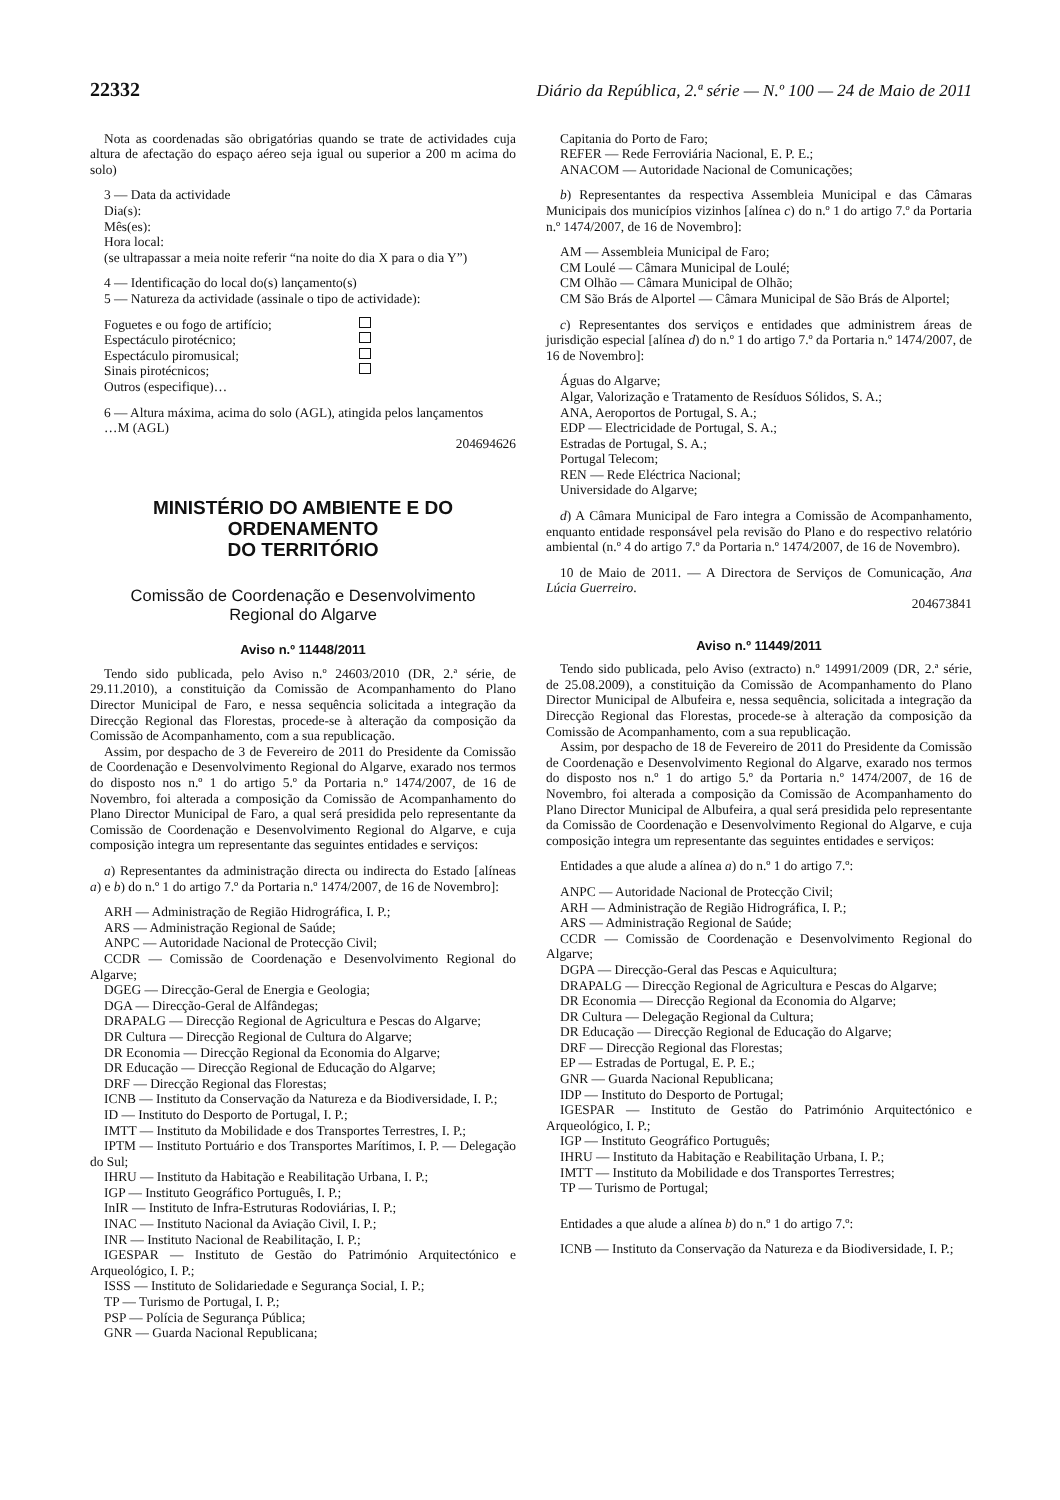22332 Diário da República, 2.ª série — N.º 100 — 24 de Maio de 2011
Nota as coordenadas são obrigatórias quando se trate de actividades cuja altura de afectação do espaço aéreo seja igual ou superior a 200 m acima do solo)
3 — Data da actividade
Dia(s):
Mês(es):
Hora local:
(se ultrapassar a meia noite referir “na noite do dia X para o dia Y”)
4 — Identificação do local do(s) lançamento(s)
5 — Natureza da actividade (assinale o tipo de actividade):
Foguetes e ou fogo de artifício;
Espectáculo pirotécnico;
Espectáculo piromusical;
Sinais pirotécnicos;
Outros (especifique)…
6 — Altura máxima, acima do solo (AGL), atingida pelos lançamentos
…M (AGL)
204694626
MINISTÉRIO DO AMBIENTE E DO ORDENAMENTO
DO TERRITÓRIO
Comissão de Coordenação e Desenvolvimento
Regional do Algarve
Aviso n.º 11448/2011
Tendo sido publicada, pelo Aviso n.º 24603/2010 (DR, 2.ª série, de 29.11.2010), a constituição da Comissão de Acompanhamento do Plano Director Municipal de Faro, e nessa sequência solicitada a integração da Direcção Regional das Florestas, procede-se à alteração da composição da Comissão de Acompanhamento, com a sua republicação.
Assim, por despacho de 3 de Fevereiro de 2011 do Presidente da Comissão de Coordenação e Desenvolvimento Regional do Algarve, exarado nos termos do disposto nos n.º 1 do artigo 5.º da Portaria n.º 1474/2007, de 16 de Novembro, foi alterada a composição da Comissão de Acompanhamento do Plano Director Municipal de Faro, a qual será presidida pelo representante da Comissão de Coordenação e Desenvolvimento Regional do Algarve, e cuja composição integra um representante das seguintes entidades e serviços:
a) Representantes da administração directa ou indirecta do Estado [alíneas a) e b) do n.º 1 do artigo 7.º da Portaria n.º 1474/2007, de 16 de Novembro]:
ARH — Administração de Região Hidrográfica, I. P.;
ARS — Administração Regional de Saúde;
ANPC — Autoridade Nacional de Protecção Civil;
CCDR — Comissão de Coordenação e Desenvolvimento Regional do Algarve;
DGEG — Direcção-Geral de Energia e Geologia;
DGA — Direcção-Geral de Alfândegas;
DRAPALG — Direcção Regional de Agricultura e Pescas do Algarve;
DR Cultura — Direcção Regional de Cultura do Algarve;
DR Economia — Direcção Regional da Economia do Algarve;
DR Educação — Direcção Regional de Educação do Algarve;
DRF — Direcção Regional das Florestas;
ICNB — Instituto da Conservação da Natureza e da Biodiversidade, I. P.;
ID — Instituto do Desporto de Portugal, I. P.;
IMTT — Instituto da Mobilidade e dos Transportes Terrestres, I. P.;
IPTM — Instituto Portuário e dos Transportes Marítimos, I. P. — Delegação do Sul;
IHRU — Instituto da Habitação e Reabilitação Urbana, I. P.;
IGP — Instituto Geográfico Português, I. P.;
InIR — Instituto de Infra-Estruturas Rodoviárias, I. P.;
INAC — Instituto Nacional da Aviação Civil, I. P.;
INR — Instituto Nacional de Reabilitação, I. P.;
IGESPAR — Instituto de Gestão do Património Arquitectónico e Arqueológico, I. P.;
ISSS — Instituto de Solidariedade e Segurança Social, I. P.;
TP — Turismo de Portugal, I. P.;
PSP — Polícia de Segurança Pública;
GNR — Guarda Nacional Republicana;
Capitania do Porto de Faro;
REFER — Rede Ferroviária Nacional, E. P. E.;
ANACOM — Autoridade Nacional de Comunicações;
b) Representantes da respectiva Assembleia Municipal e das Câmaras Municipais dos municípios vizinhos [alínea c) do n.º 1 do artigo 7.º da Portaria n.º 1474/2007, de 16 de Novembro]:
AM — Assembleia Municipal de Faro;
CM Loulé — Câmara Municipal de Loulé;
CM Olhão — Câmara Municipal de Olhão;
CM São Brás de Alportel — Câmara Municipal de São Brás de Alportel;
c) Representantes dos serviços e entidades que administrem áreas de jurisdição especial [alínea d) do n.º 1 do artigo 7.º da Portaria n.º 1474/2007, de 16 de Novembro]:
Águas do Algarve;
Algar, Valorização e Tratamento de Resíduos Sólidos, S. A.;
ANA, Aeroportos de Portugal, S. A.;
EDP — Electricidade de Portugal, S. A.;
Estradas de Portugal, S. A.;
Portugal Telecom;
REN — Rede Eléctrica Nacional;
Universidade do Algarve;
d) A Câmara Municipal de Faro integra a Comissão de Acompanhamento, enquanto entidade responsável pela revisão do Plano e do respectivo relatório ambiental (n.º 4 do artigo 7.º da Portaria n.º 1474/2007, de 16 de Novembro).
10 de Maio de 2011. — A Directora de Serviços de Comunicação, Ana Lúcia Guerreiro.
204673841
Aviso n.º 11449/2011
Tendo sido publicada, pelo Aviso (extracto) n.º 14991/2009 (DR, 2.ª série, de 25.08.2009), a constituição da Comissão de Acompanhamento do Plano Director Municipal de Albufeira e, nessa sequência, solicitada a integração da Direcção Regional das Florestas, procede-se à alteração da composição da Comissão de Acompanhamento, com a sua republicação.
Assim, por despacho de 18 de Fevereiro de 2011 do Presidente da Comissão de Coordenação e Desenvolvimento Regional do Algarve, exarado nos termos do disposto nos n.º 1 do artigo 5.º da Portaria n.º 1474/2007, de 16 de Novembro, foi alterada a composição da Comissão de Acompanhamento do Plano Director Municipal de Albufeira, a qual será presidida pelo representante da Comissão de Coordenação e Desenvolvimento Regional do Algarve, e cuja composição integra um representante das seguintes entidades e serviços:
Entidades a que alude a alínea a) do n.º 1 do artigo 7.º:
ANPC — Autoridade Nacional de Protecção Civil;
ARH — Administração de Região Hidrográfica, I. P.;
ARS — Administração Regional de Saúde;
CCDR — Comissão de Coordenação e Desenvolvimento Regional do Algarve;
DGPA — Direcção-Geral das Pescas e Aquicultura;
DRAPALG — Direcção Regional de Agricultura e Pescas do Algarve;
DR Economia — Direcção Regional da Economia do Algarve;
DR Cultura — Delegação Regional da Cultura;
DR Educação — Direcção Regional de Educação do Algarve;
DRF — Direcção Regional das Florestas;
EP — Estradas de Portugal, E. P. E.;
GNR — Guarda Nacional Republicana;
IDP — Instituto do Desporto de Portugal;
IGESPAR — Instituto de Gestão do Património Arquitectónico e Arqueológico, I. P.;
IGP — Instituto Geográfico Português;
IHRU — Instituto da Habitação e Reabilitação Urbana, I. P.;
IMTT — Instituto da Mobilidade e dos Transportes Terrestres;
TP — Turismo de Portugal;
Entidades a que alude a alínea b) do n.º 1 do artigo 7.º:
ICNB — Instituto da Conservação da Natureza e da Biodiversidade, I. P.;